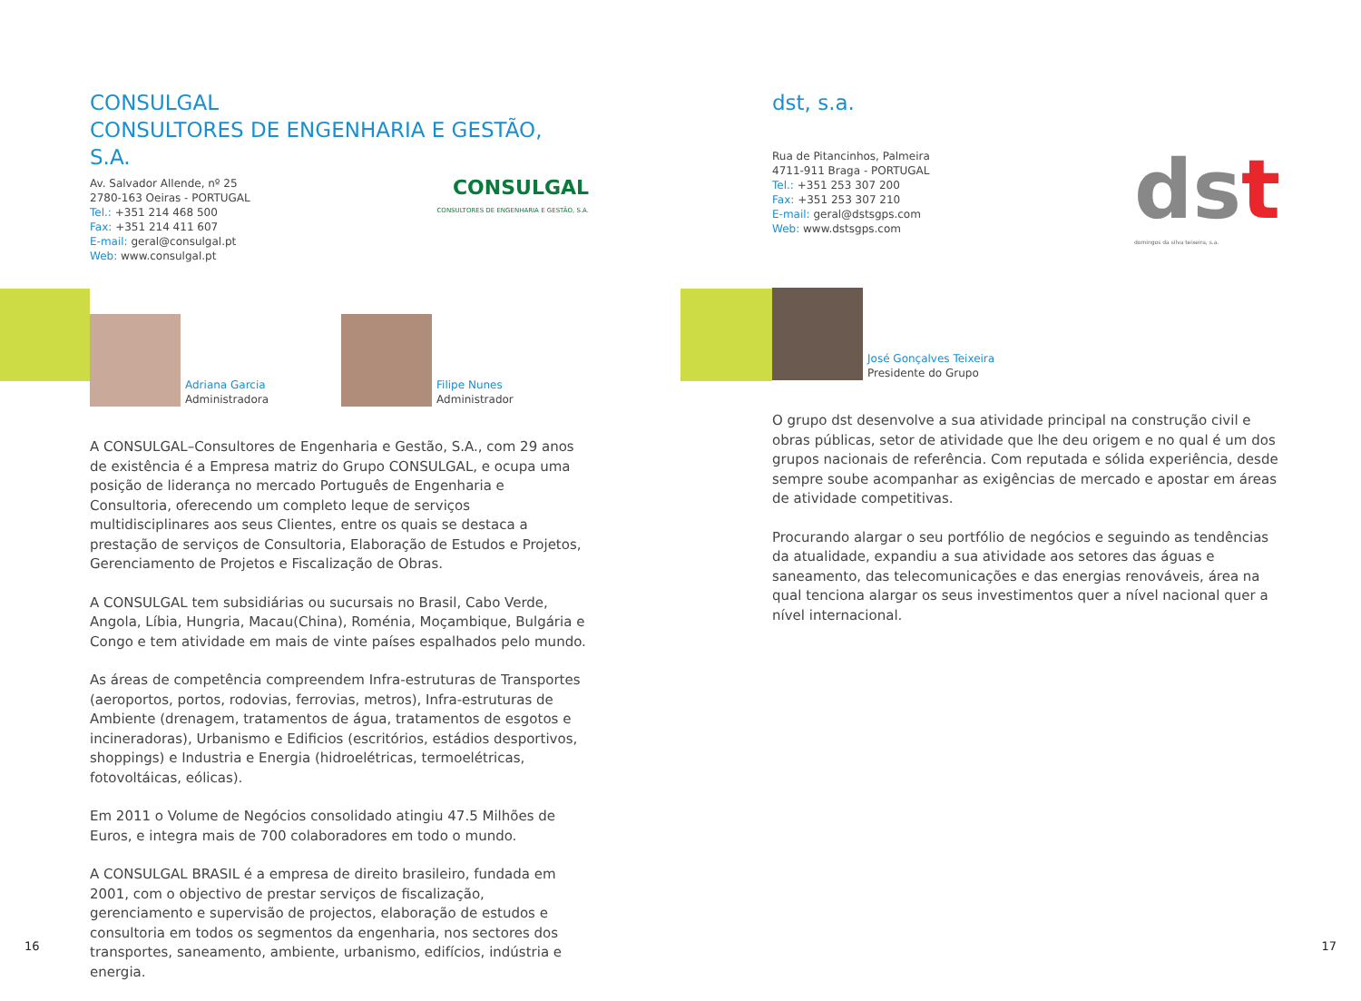CONSULGAL
CONSULTORES DE ENGENHARIA E GESTÃO, S.A.
Av. Salvador Allende, nº 25
2780-163 Oeiras - PORTUGAL
Tel.: +351 214 468 500
Fax: +351 214 411 607
E-mail: geral@consulgal.pt
Web: www.consulgal.pt
CONSULGAL
CONSULTORES DE ENGENHARIA E GESTÃO, S.A.
Adriana Garcia
Administradora
Filipe Nunes
Administrador
A CONSULGAL–Consultores de Engenharia e Gestão, S.A., com 29 anos de existência é a Empresa matriz do Grupo CONSULGAL, e ocupa uma posição de liderança no mercado Português de Engenharia e Consultoria, oferecendo um completo leque de serviços multidisciplinares aos seus Clientes, entre os quais se destaca a prestação de serviços de Consultoria, Elaboração de Estudos e Projetos, Gerenciamento de Projetos e Fiscalização de Obras.
A CONSULGAL tem subsidiárias ou sucursais no Brasil, Cabo Verde, Angola, Líbia, Hungria, Macau(China), Roménia, Moçambique, Bulgária e Congo e tem atividade em mais de vinte países espalhados pelo mundo.
As áreas de competência compreendem Infra-estruturas de Transportes (aeroportos, portos, rodovias, ferrovias, metros), Infra-estruturas de Ambiente (drenagem, tratamentos de água, tratamentos de esgotos e incineradoras), Urbanismo e Edificios (escritórios, estádios desportivos, shoppings) e Industria e Energia (hidroelétricas, termoelétricas, fotovoltáicas, eólicas).
Em 2011 o Volume de Negócios consolidado atingiu 47.5 Milhões de Euros, e integra mais de 700 colaboradores em todo o mundo.
A CONSULGAL BRASIL é a empresa de direito brasileiro, fundada em 2001, com o objectivo de prestar serviços de fiscalização, gerenciamento e supervisão de projectos, elaboração de estudos e consultoria em todos os segmentos da engenharia, nos sectores dos transportes, saneamento, ambiente, urbanismo, edifícios, indústria e energia.
16
dst, s.a.
Rua de Pitancinhos, Palmeira
4711-911 Braga - PORTUGAL
Tel.: +351 253 307 200
Fax: +351 253 307 210
E-mail: geral@dstsgps.com
Web: www.dstsgps.com
ds t
domingos da silva teixeira, s.a.
José Gonçalves Teixeira
Presidente do Grupo
O grupo dst desenvolve a sua atividade principal na construção civil e obras públicas, setor de atividade que lhe deu origem e no qual é um dos grupos nacionais de referência. Com reputada e sólida experiência, desde sempre soube acompanhar as exigências de mercado e apostar em áreas de atividade competitivas.
Procurando alargar o seu portfólio de negócios e seguindo as tendências da atualidade, expandiu a sua atividade aos setores das águas e saneamento, das telecomunicações e das energias renováveis, área na qual tenciona alargar os seus investimentos quer a nível nacional quer a nível internacional.
17